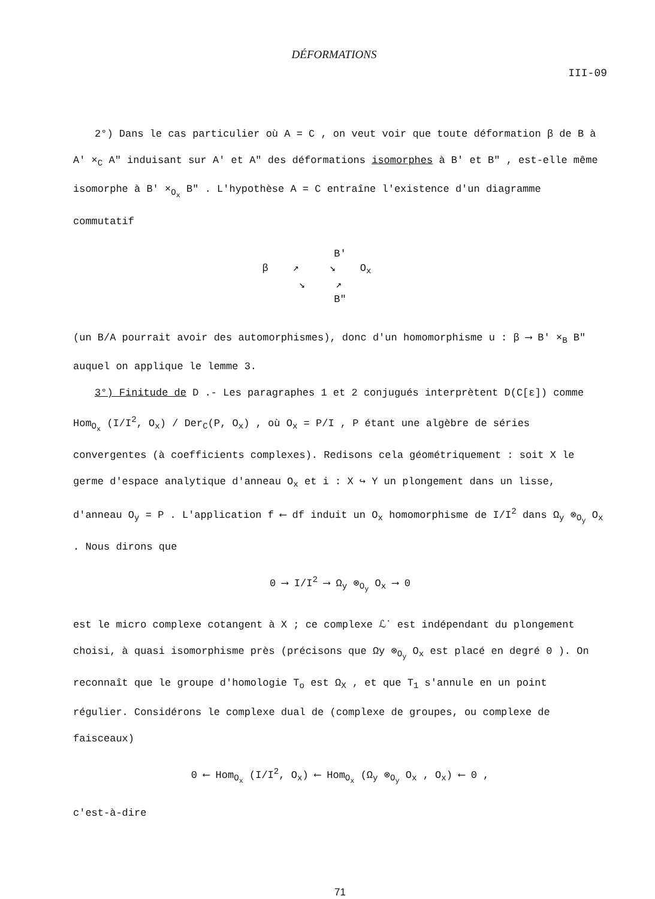DÉFORMATIONS
III-09
2°) Dans le cas particulier où A = C , on veut voir que toute déformation β de B à A' ×<sub>C</sub> A" induisant sur A' et A" des déformations isomorphes à B' et B" , est-elle même isomorphe à B' ×<sub>O<sub>x</sub></sub> B" . L'hypothèse A = C entraîne l'existence d'un diagramme commutatif
B'
β ↗ ↘ O<sub>x</sub>
↘ ↗
B"
(un B/A pourrait avoir des automorphismes), donc d'un homomorphisme u : β ⟶ B' ×<sub>B</sub> B" auquel on applique le lemme 3.
3°) Finitude de D .- Les paragraphes 1 et 2 conjugués interprètent D(C[ε]) comme Hom<sub>O<sub>x</sub></sub> (I/I<sup>2</sup>, O<sub>x</sub>) / Der<sub>C</sub>(P, O<sub>x</sub>) , où O<sub>x</sub> = P/I , P étant une algèbre de séries convergentes (à coefficients complexes). Redisons cela géométriquement : soit X le germe d'espace analytique d'anneau O<sub>x</sub> et i : X ↪ Y un plongement dans un lisse, d'anneau O<sub>y</sub> = P . L'application f ⟵ df induit un O<sub>x</sub> homomorphisme de I/I<sup>2</sup> dans Ω<sub>y</sub> ⊗<sub>O<sub>y</sub></sub> O<sub>x</sub> . Nous dirons que
0 ⟶ I/I<sup>2</sup> ⟶ Ω<sub>y</sub> ⊗<sub>O<sub>y</sub></sub> O<sub>x</sub> ⟶ 0
est le micro complexe cotangent à X ; ce complexe ℒ<sup>·</sup> est indépendant du plongement choisi, à quasi isomorphisme près (précisons que Ωy ⊗<sub>O<sub>y</sub></sub> O<sub>x</sub> est placé en degré 0 ). On reconnaît que le groupe d'homologie T<sub>o</sub> est Ω<sub>X</sub> , et que T<sub>1</sub> s'annule en un point régulier. Considérons le complexe dual de (complexe de groupes, ou complexe de faisceaux)
0 ⟵ Hom<sub>O<sub>x</sub></sub> (I/I<sup>2</sup>, O<sub>x</sub>) ⟵ Hom<sub>O<sub>x</sub></sub> (Ω<sub>y</sub> ⊗<sub>O<sub>y</sub></sub> O<sub>x</sub> , O<sub>x</sub>) ⟵ 0 ,
c'est-à-dire
71